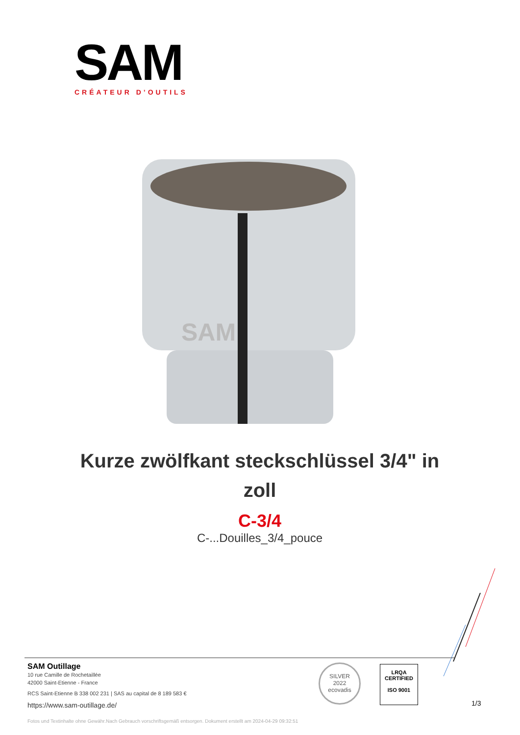SAM
CRÉATEUR D’OUTILS
SAM
Kurze zwölfkant steckschlüssel 3/4" in zoll
C-3/4
C-...Douilles_3/4_pouce
SAM Outillage
10 rue Camille de Rochetaillée
42000 Saint-Etienne - France
RCS Saint-Etienne B 338 002 231 | SAS au capital de 8 189 583 €
https://www.sam-outillage.de/
SILVER
2022
ecovadis
LRQA
CERTIFIED
ISO 9001
1/3
Fotos und Textinhalte ohne Gewähr.Nach Gebrauch vorschriftsgemäß entsorgen. Dokument erstellt am 2024-04-29 09:32:51